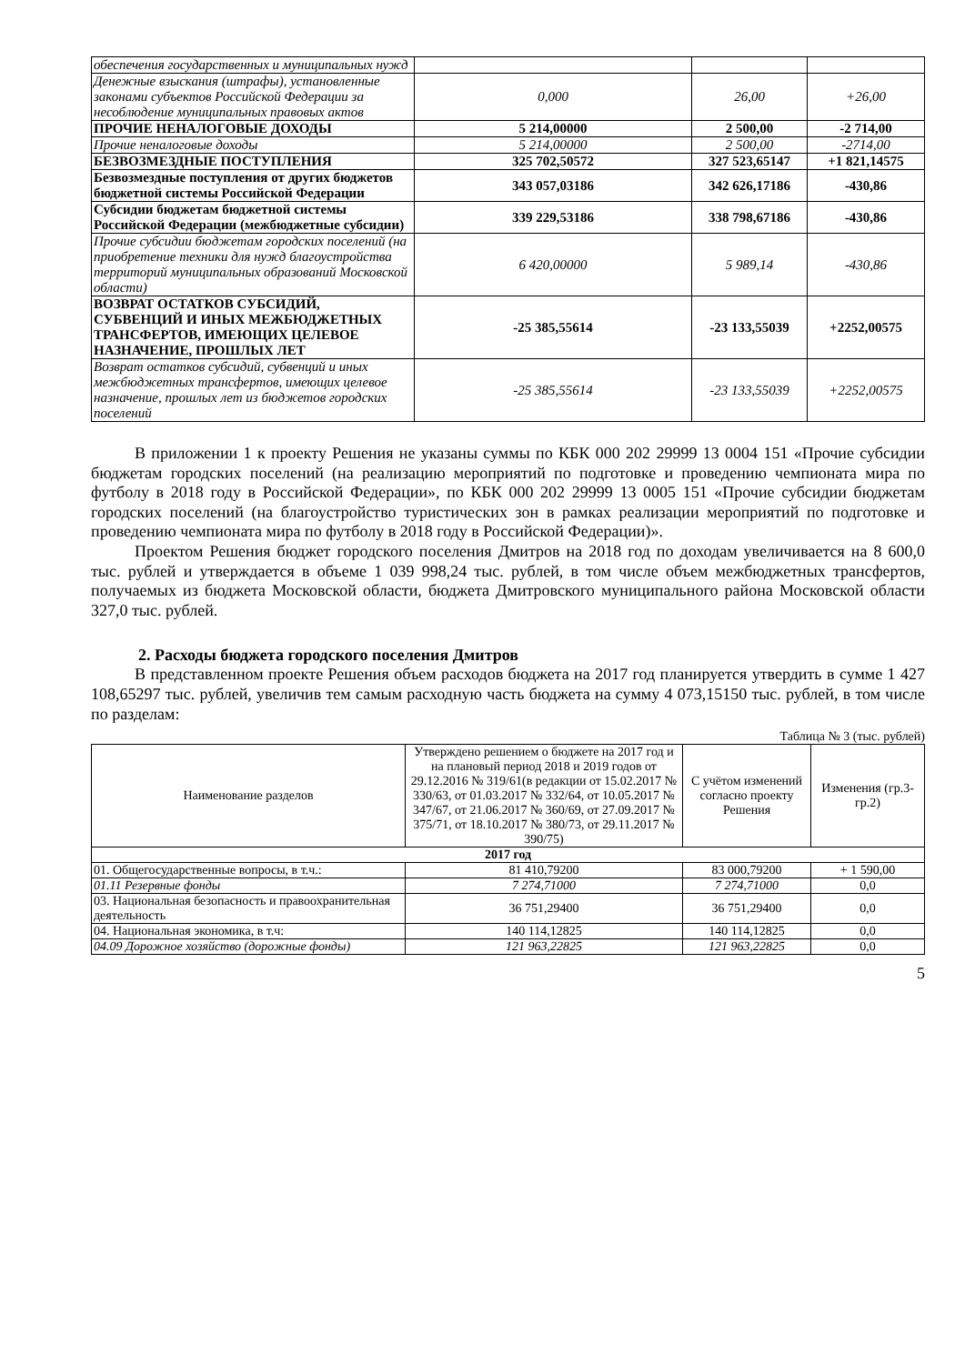| обеспечения государственных и муниципальных нужд | | | |
| Денежные взыскания (штрафы), установленные законами субъектов Российской Федерации за несоблюдение муниципальных правовых актов | 0,000 | 26,00 | +26,00 |
| ПРОЧИЕ НЕНАЛОГОВЫЕ ДОХОДЫ | 5 214,00000 | 2 500,00 | -2 714,00 |
| Прочие неналоговые доходы | 5 214,00000 | 2 500,00 | -2714,00 |
| БЕЗВОЗМЕЗДНЫЕ ПОСТУПЛЕНИЯ | 325 702,50572 | 327 523,65147 | +1 821,14575 |
| Безвозмездные поступления от других бюджетов бюджетной системы Российской Федерации | 343 057,03186 | 342 626,17186 | -430,86 |
| Субсидии бюджетам бюджетной системы Российской Федерации (межбюджетные субсидии) | 339 229,53186 | 338 798,67186 | -430,86 |
| Прочие субсидии бюджетам городских поселений (на приобретение техники для нужд благоустройства территорий муниципальных образований Московской области) | 6 420,00000 | 5 989,14 | -430,86 |
| ВОЗВРАТ ОСТАТКОВ СУБСИДИЙ, СУБВЕНЦИЙ И ИНЫХ МЕЖБЮДЖЕТНЫХ ТРАНСФЕРТОВ, ИМЕЮЩИХ ЦЕЛЕВОЕ НАЗНАЧЕНИЕ, ПРОШЛЫХ ЛЕТ | -25 385,55614 | -23 133,55039 | +2252,00575 |
| Возврат остатков субсидий, субвенций и иных межбюджетных трансфертов, имеющих целевое назначение, прошлых лет из бюджетов городских поселений | -25 385,55614 | -23 133,55039 | +2252,00575 |
В приложении 1 к проекту Решения не указаны суммы по КБК 000 202 29999 13 0004 151 «Прочие субсидии бюджетам городских поселений (на реализацию мероприятий по подготовке и проведению чемпионата мира по футболу в 2018 году в Российской Федерации», по КБК 000 202 29999 13 0005 151 «Прочие субсидии бюджетам городских поселений (на благоустройство туристических зон в рамках реализации мероприятий по подготовке и проведению чемпионата мира по футболу в 2018 году в Российской Федерации)».
Проектом Решения бюджет городского поселения Дмитров на 2018 год по доходам увеличивается на 8 600,0 тыс. рублей и утверждается в объеме 1 039 998,24 тыс. рублей, в том числе объем межбюджетных трансфертов, получаемых из бюджета Московской области, бюджета Дмитровского муниципального района Московской области 327,0 тыс. рублей.
2. Расходы бюджета городского поселения Дмитров
В представленном проекте Решения объем расходов бюджета на 2017 год планируется утвердить в сумме 1 427 108,65297 тыс. рублей, увеличив тем самым расходную часть бюджета на сумму 4 073,15150 тыс. рублей, в том числе по разделам:
Таблица № 3 (тыс. рублей)
| Наименование разделов | Утверждено решением о бюджете на 2017 год и на плановый период 2018 и 2019 годов от 29.12.2016 № 319/61(в редакции от 15.02.2017 № 330/63, от 01.03.2017 № 332/64, от 10.05.2017 № 347/67, от 21.06.2017 № 360/69, от 27.09.2017 № 375/71, от 18.10.2017 № 380/73, от 29.11.2017 № 390/75) | С учётом изменений согласно проекту Решения | Изменения (гр.3-гр.2) |
| --- | --- | --- | --- |
| 2017 год | | | |
| 01. Общегосударственные вопросы, в т.ч.: | 81 410,79200 | 83 000,79200 | + 1 590,00 |
| 01.11 Резервные фонды | 7 274,71000 | 7 274,71000 | 0,0 |
| 03. Национальная безопасность и правоохранительная деятельность | 36 751,29400 | 36 751,29400 | 0,0 |
| 04. Национальная экономика, в т.ч: | 140 114,12825 | 140 114,12825 | 0,0 |
| 04.09 Дорожное хозяйство (дорожные фонды) | 121 963,22825 | 121 963,22825 | 0,0 |
5